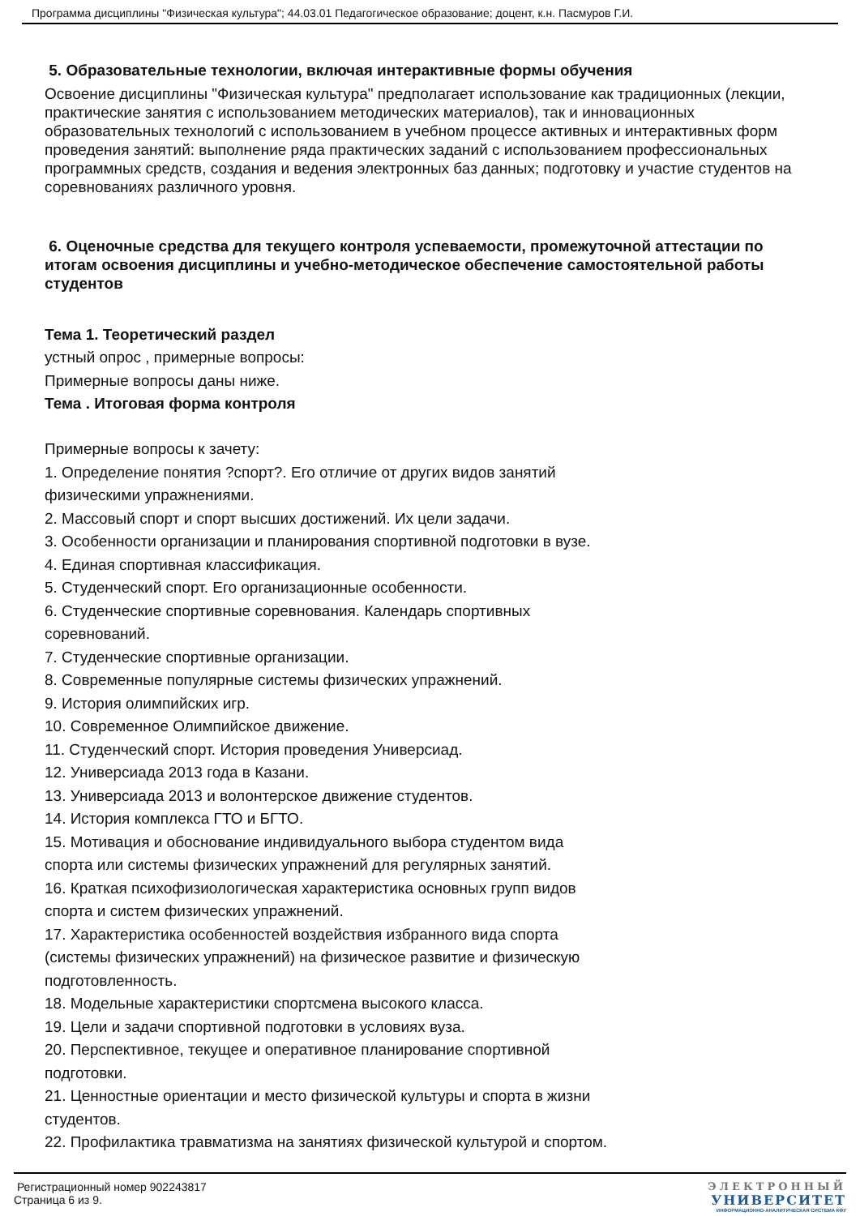Программа дисциплины "Физическая культура"; 44.03.01 Педагогическое образование; доцент, к.н. Пасмуров Г.И.
5. Образовательные технологии, включая интерактивные формы обучения
Освоение дисциплины "Физическая культура" предполагает использование как традиционных (лекции, практические занятия с использованием методических материалов), так и инновационных образовательных технологий с использованием в учебном процессе активных и интерактивных форм проведения занятий: выполнение ряда практических заданий с использованием профессиональных программных средств, создания и ведения электронных баз данных; подготовку и участие студентов на соревнованиях различного уровня.
6. Оценочные средства для текущего контроля успеваемости, промежуточной аттестации по итогам освоения дисциплины и учебно-методическое обеспечение самостоятельной работы студентов
Тема 1. Теоретический раздел
устный опрос , примерные вопросы:
Примерные вопросы даны ниже.
Тема . Итоговая форма контроля
Примерные вопросы к зачету:
1. Определение понятия ?спорт?. Его отличие от других видов занятий
физическими упражнениями.
2. Массовый спорт и спорт высших достижений. Их цели задачи.
3. Особенности организации и планирования спортивной подготовки в вузе.
4. Единая спортивная классификация.
5. Студенческий спорт. Его организационные особенности.
6. Студенческие спортивные соревнования. Календарь спортивных
соревнований.
7. Студенческие спортивные организации.
8. Современные популярные системы физических упражнений.
9. История олимпийских игр.
10. Современное Олимпийское движение.
11. Студенческий спорт. История проведения Универсиад.
12. Универсиада 2013 года в Казани.
13. Универсиада 2013 и волонтерское движение студентов.
14. История комплекса ГТО и БГТО.
15. Мотивация и обоснование индивидуального выбора студентом вида
спорта или системы физических упражнений для регулярных занятий.
16. Краткая психофизиологическая характеристика основных групп видов
спорта и систем физических упражнений.
17. Характеристика особенностей воздействия избранного вида спорта
(системы физических упражнений) на физическое развитие и физическую
подготовленность.
18. Модельные характеристики спортсмена высокого класса.
19. Цели и задачи спортивной подготовки в условиях вуза.
20. Перспективное, текущее и оперативное планирование спортивной
подготовки.
21. Ценностные ориентации и место физической культуры и спорта в жизни
студентов.
22. Профилактика травматизма на занятиях физической культурой и спортом.
Регистрационный номер 902243817
Страница 6 из 9.
ЭЛЕКТРОННЫЙ
УНИВЕРСИТЕТ
ИНФОРМАЦИОННО-АНАЛИТИЧЕСКАЯ СИСТЕМА КФУ